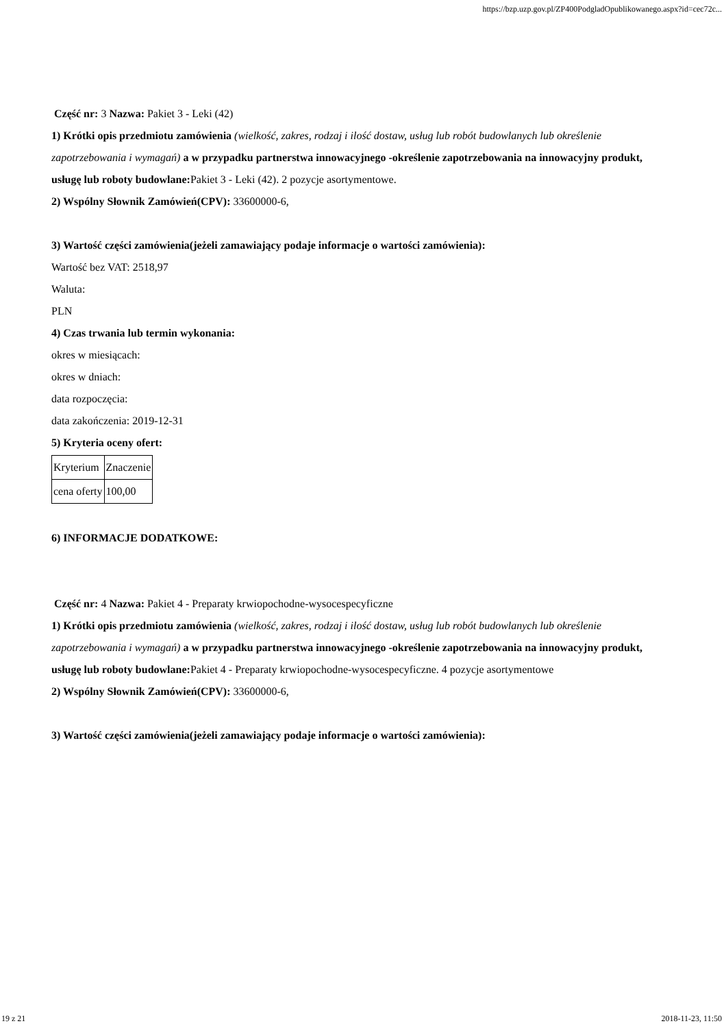https://bzp.uzp.gov.pl/ZP400PodgladOpublikowanego.aspx?id=cec72c...
Część nr: 3 Nazwa: Pakiet 3 - Leki (42)
1) Krótki opis przedmiotu zamówienia (wielkość, zakres, rodzaj i ilość dostaw, usług lub robót budowlanych lub określenie zapotrzebowania i wymagań) a w przypadku partnerstwa innowacyjnego -określenie zapotrzebowania na innowacyjny produkt, usługę lub roboty budowlane: Pakiet 3 - Leki (42). 2 pozycje asortymentowe.
2) Wspólny Słownik Zamówień(CPV): 33600000-6,
3) Wartość części zamówienia(jeżeli zamawiający podaje informacje o wartości zamówienia):
Wartość bez VAT: 2518,97
Waluta:
PLN
4) Czas trwania lub termin wykonania:
okres w miesiącach:
okres w dniach:
data rozpoczęcia:
data zakończenia: 2019-12-31
5) Kryteria oceny ofert:
| Kryterium | Znaczenie |
| cena oferty | 100,00 |
6) INFORMACJE DODATKOWE:
Część nr: 4 Nazwa: Pakiet 4 - Preparaty krwiopochodne-wysocespecyficzne
1) Krótki opis przedmiotu zamówienia (wielkość, zakres, rodzaj i ilość dostaw, usług lub robót budowlanych lub określenie zapotrzebowania i wymagań) a w przypadku partnerstwa innowacyjnego -określenie zapotrzebowania na innowacyjny produkt, usługę lub roboty budowlane: Pakiet 4 - Preparaty krwiopochodne-wysocespecyficzne. 4 pozycje asortymentowe
2) Wspólny Słownik Zamówień(CPV): 33600000-6,
3) Wartość części zamówienia(jeżeli zamawiający podaje informacje o wartości zamówienia):
19 z 21 2018-11-23, 11:50